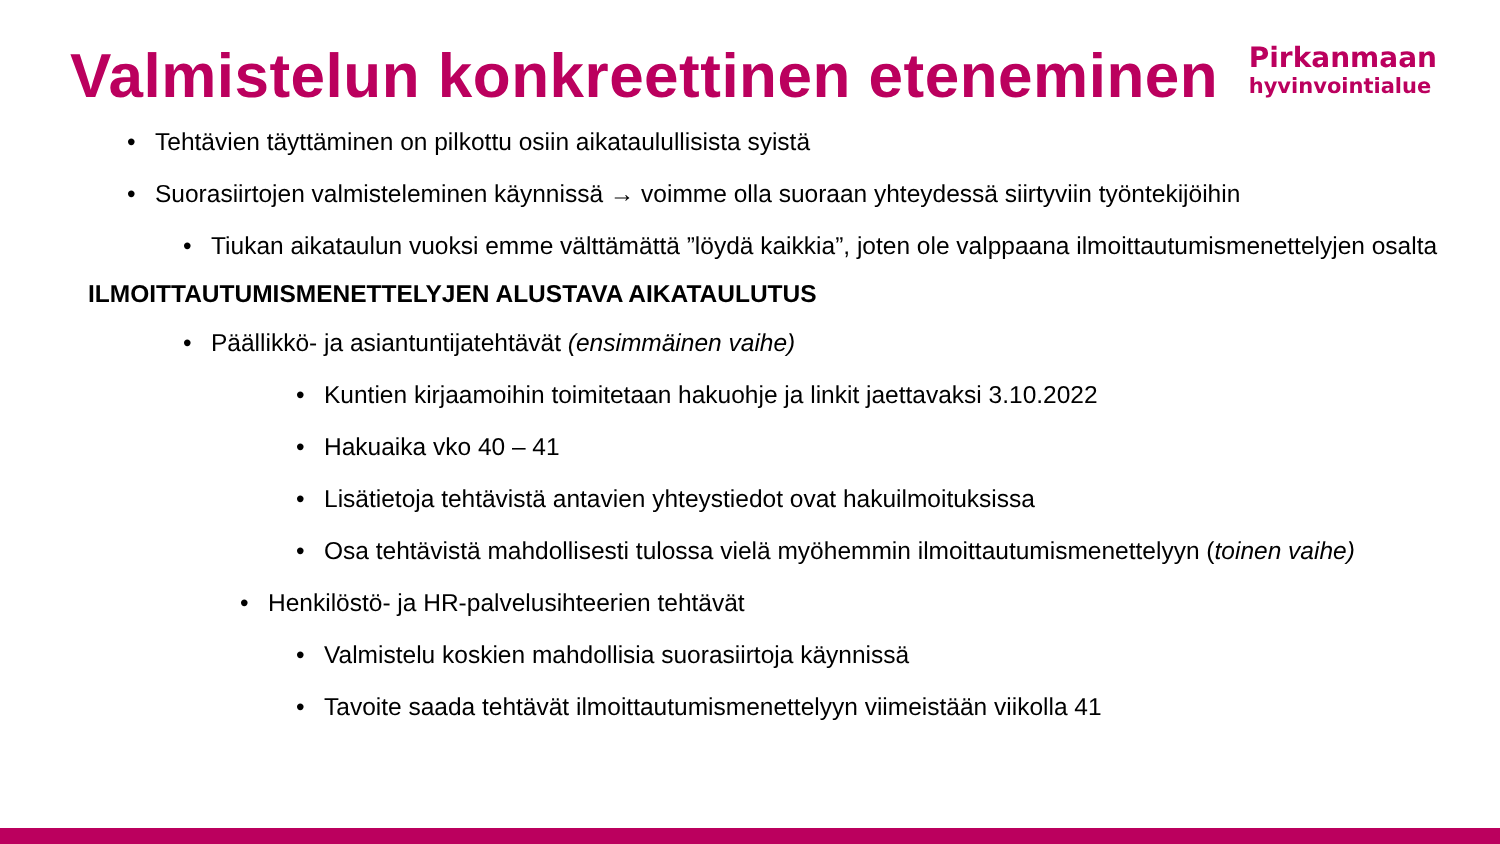Valmistelun konkreettinen eteneminen
Pirkanmaan
hyvinvointialue
Tehtävien täyttäminen on pilkottu osiin aikataulullisista syistä
Suorasiirtojen valmisteleminen käynnissä → voimme olla suoraan yhteydessä siirtyviin työntekijöihin
Tiukan aikataulun vuoksi emme välttämättä ”löydä kaikkia”, joten ole valppaana ilmoittautumismenettelyjen osalta
ILMOITTAUTUMISMENETTELYJEN ALUSTAVA AIKATAULUTUS
Päällikkö- ja asiantuntijatehtävät (ensimmäinen vaihe)
Kuntien kirjaamoihin toimitetaan hakuohje ja linkit jaettavaksi 3.10.2022
Hakuaika vko 40 – 41
Lisätietoja tehtävistä antavien yhteystiedot ovat hakuilmoituksissa
Osa tehtävistä mahdollisesti tulossa vielä myöhemmin ilmoittautumismenettelyyn (toinen vaihe)
Henkilöstö- ja HR-palvelusihteerien tehtävät
Valmistelu koskien mahdollisia suorasiirtoja käynnissä
Tavoite saada tehtävät ilmoittautumismenettelyyn viimeistään viikolla 41